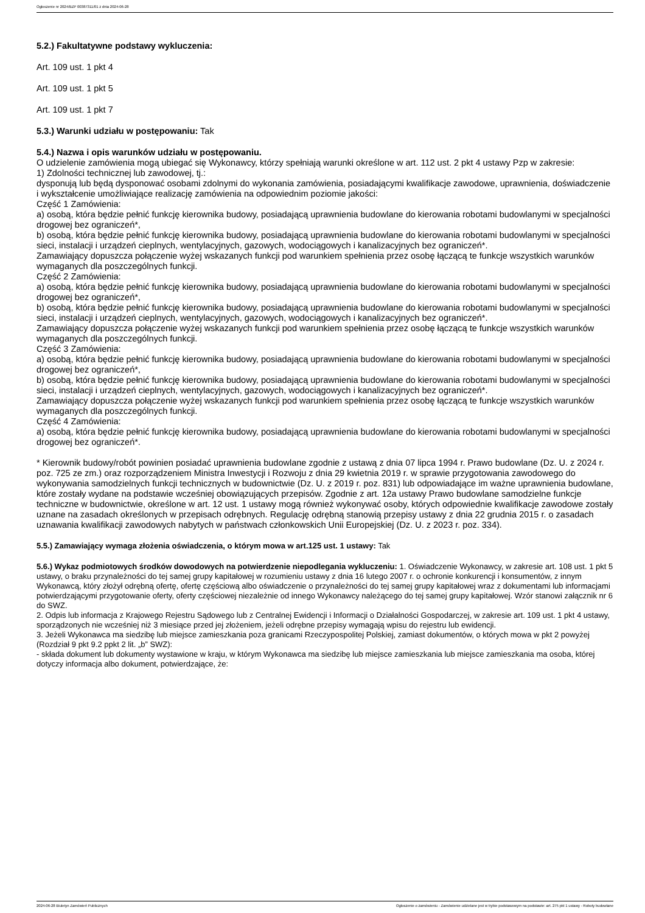Ogłoszenie nr 2024/BZP 00387311/01 z dnia 2024-06-28
5.2.) Fakultatywne podstawy wykluczenia:
Art. 109 ust. 1 pkt 4
Art. 109 ust. 1 pkt 5
Art. 109 ust. 1 pkt 7
5.3.) Warunki udziału w postępowaniu: Tak
5.4.) Nazwa i opis warunków udziału w postępowaniu.
O udzielenie zamówienia mogą ubiegać się Wykonawcy, którzy spełniają warunki określone w art. 112 ust. 2 pkt 4 ustawy Pzp w zakresie:
1) Zdolności technicznej lub zawodowej, tj.:
dysponują lub będą dysponować osobami zdolnymi do wykonania zamówienia, posiadającymi kwalifikacje zawodowe, uprawnienia, doświadczenie i wykształcenie umożliwiające realizację zamówienia na odpowiednim poziomie jakości:
Część 1 Zamówienia:
a) osobą, która będzie pełnić funkcję kierownika budowy, posiadającą uprawnienia budowlane do kierowania robotami budowlanymi w specjalności drogowej bez ograniczeń*,
b) osobą, która będzie pełnić funkcję kierownika budowy, posiadającą uprawnienia budowlane do kierowania robotami budowlanymi w specjalności sieci, instalacji i urządzeń cieplnych, wentylacyjnych, gazowych, wodociągowych i kanalizacyjnych bez ograniczeń*.
Zamawiający dopuszcza połączenie wyżej wskazanych funkcji pod warunkiem spełnienia przez osobę łączącą te funkcje wszystkich warunków wymaganych dla poszczególnych funkcji.
Część 2 Zamówienia:
a) osobą, która będzie pełnić funkcję kierownika budowy, posiadającą uprawnienia budowlane do kierowania robotami budowlanymi w specjalności drogowej bez ograniczeń*,
b) osobą, która będzie pełnić funkcję kierownika budowy, posiadającą uprawnienia budowlane do kierowania robotami budowlanymi w specjalności sieci, instalacji i urządzeń cieplnych, wentylacyjnych, gazowych, wodociągowych i kanalizacyjnych bez ograniczeń*.
Zamawiający dopuszcza połączenie wyżej wskazanych funkcji pod warunkiem spełnienia przez osobę łączącą te funkcje wszystkich warunków wymaganych dla poszczególnych funkcji.
Część 3 Zamówienia:
a) osobą, która będzie pełnić funkcję kierownika budowy, posiadającą uprawnienia budowlane do kierowania robotami budowlanymi w specjalności drogowej bez ograniczeń*,
b) osobą, która będzie pełnić funkcję kierownika budowy, posiadającą uprawnienia budowlane do kierowania robotami budowlanymi w specjalności sieci, instalacji i urządzeń cieplnych, wentylacyjnych, gazowych, wodociągowych i kanalizacyjnych bez ograniczeń*.
Zamawiający dopuszcza połączenie wyżej wskazanych funkcji pod warunkiem spełnienia przez osobę łączącą te funkcje wszystkich warunków wymaganych dla poszczególnych funkcji.
Część 4 Zamówienia:
a) osobą, która będzie pełnić funkcję kierownika budowy, posiadającą uprawnienia budowlane do kierowania robotami budowlanymi w specjalności drogowej bez ograniczeń*.
* Kierownik budowy/robót powinien posiadać uprawnienia budowlane zgodnie z ustawą z dnia 07 lipca 1994 r. Prawo budowlane (Dz. U. z 2024 r. poz. 725 ze zm.) oraz rozporządzeniem Ministra Inwestycji i Rozwoju z dnia 29 kwietnia 2019 r. w sprawie przygotowania zawodowego do wykonywania samodzielnych funkcji technicznych w budownictwie (Dz. U. z 2019 r. poz. 831) lub odpowiadające im ważne uprawnienia budowlane, które zostały wydane na podstawie wcześniej obowiązujących przepisów. Zgodnie z art. 12a ustawy Prawo budowlane samodzielne funkcje techniczne w budownictwie, określone w art. 12 ust. 1 ustawy mogą również wykonywać osoby, których odpowiednie kwalifikacje zawodowe zostały uznane na zasadach określonych w przepisach odrębnych. Regulację odrębną stanowią przepisy ustawy z dnia 22 grudnia 2015 r. o zasadach uznawania kwalifikacji zawodowych nabytych w państwach członkowskich Unii Europejskiej (Dz. U. z 2023 r. poz. 334).
5.5.) Zamawiający wymaga złożenia oświadczenia, o którym mowa w art.125 ust. 1 ustawy: Tak
5.6.) Wykaz podmiotowych środków dowodowych na potwierdzenie niepodlegania wykluczeniu: 1. Oświadczenie Wykonawcy, w zakresie art. 108 ust. 1 pkt 5 ustawy, o braku przynależności do tej samej grupy kapitałowej w rozumieniu ustawy z dnia 16 lutego 2007 r. o ochronie konkurencji i konsumentów, z innym Wykonawcą, który złożył odrębną ofertę, ofertę częściową albo oświadczenie o przynależności do tej samej grupy kapitałowej wraz z dokumentami lub informacjami potwierdzającymi przygotowanie oferty, oferty częściowej niezależnie od innego Wykonawcy należącego do tej samej grupy kapitałowej. Wzór stanowi załącznik nr 6 do SWZ.
2. Odpis lub informacja z Krajowego Rejestru Sądowego lub z Centralnej Ewidencji i Informacji o Działalności Gospodarczej, w zakresie art. 109 ust. 1 pkt 4 ustawy, sporządzonych nie wcześniej niż 3 miesiące przed jej złożeniem, jeżeli odrębne przepisy wymagają wpisu do rejestru lub ewidencji.
3. Jeżeli Wykonawca ma siedzibę lub miejsce zamieszkania poza granicami Rzeczypospolitej Polskiej, zamiast dokumentów, o których mowa w pkt 2 powyżej (Rozdział 9 pkt 9.2 ppkt 2 lit. „b” SWZ):
- składa dokument lub dokumenty wystawione w kraju, w którym Wykonawca ma siedzibę lub miejsce zamieszkania lub miejsce zamieszkania ma osoba, której dotyczy informacja albo dokument, potwierdzające, że:
2024-06-28 Biuletyn Zamówień Publicznych Ogłoszenie o zamówieniu - Zamówienie udzielane jest w trybie podstawowym na podstawie: art. 275 pkt 1 ustawy - Roboty budowlane